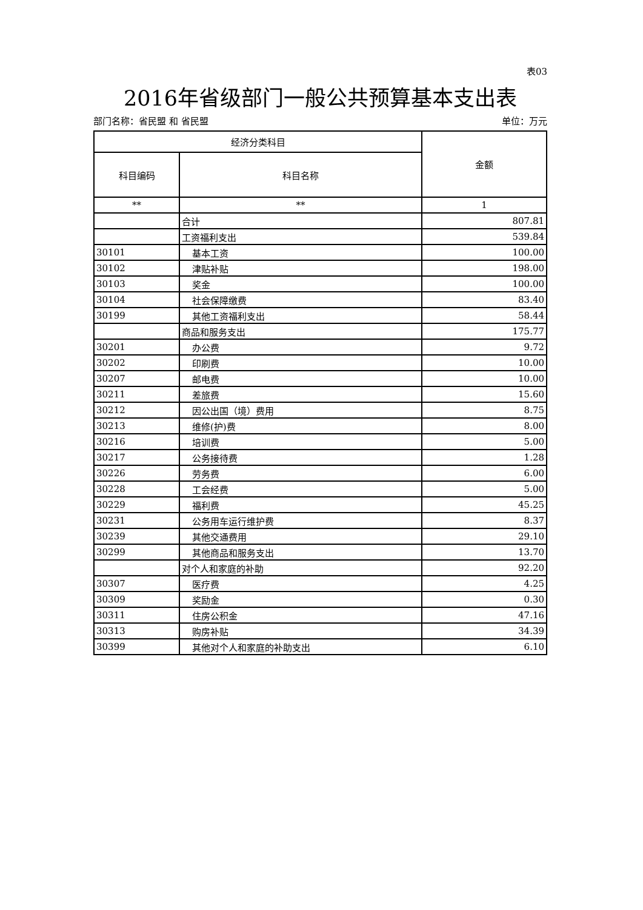表03
2016年省级部门一般公共预算基本支出表
部门名称：省民盟 和 省民盟 单位：万元
| 经济分类科目 | | 金额 |
| --- | --- | --- |
| 科目编码 | 科目名称 | |
| ** | ** | 1 |
| | 合计 | 807.81 |
| | 工资福利支出 | 539.84 |
| 30101 | 基本工资 | 100.00 |
| 30102 | 津贴补贴 | 198.00 |
| 30103 | 奖金 | 100.00 |
| 30104 | 社会保障缴费 | 83.40 |
| 30199 | 其他工资福利支出 | 58.44 |
| | 商品和服务支出 | 175.77 |
| 30201 | 办公费 | 9.72 |
| 30202 | 印刷费 | 10.00 |
| 30207 | 邮电费 | 10.00 |
| 30211 | 差旅费 | 15.60 |
| 30212 | 因公出国（境）费用 | 8.75 |
| 30213 | 维修(护)费 | 8.00 |
| 30216 | 培训费 | 5.00 |
| 30217 | 公务接待费 | 1.28 |
| 30226 | 劳务费 | 6.00 |
| 30228 | 工会经费 | 5.00 |
| 30229 | 福利费 | 45.25 |
| 30231 | 公务用车运行维护费 | 8.37 |
| 30239 | 其他交通费用 | 29.10 |
| 30299 | 其他商品和服务支出 | 13.70 |
| | 对个人和家庭的补助 | 92.20 |
| 30307 | 医疗费 | 4.25 |
| 30309 | 奖励金 | 0.30 |
| 30311 | 住房公积金 | 47.16 |
| 30313 | 购房补贴 | 34.39 |
| 30399 | 其他对个人和家庭的补助支出 | 6.10 |